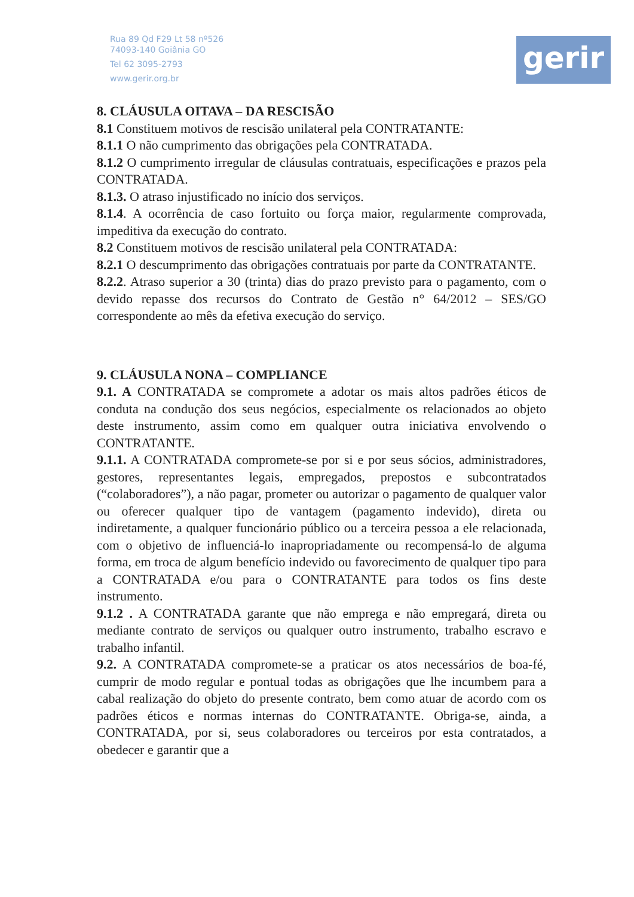Rua 89 Qd F29 Lt 58 nº526
74093-140 Goiânia GO
Tel 62 3095-2793
www.gerir.org.br
gerir
8. CLÁUSULA OITAVA – DA RESCISÃO
8.1 Constituem motivos de rescisão unilateral pela CONTRATANTE:
8.1.1 O não cumprimento das obrigações pela CONTRATADA.
8.1.2 O cumprimento irregular de cláusulas contratuais, especificações e prazos pela CONTRATADA.
8.1.3. O atraso injustificado no início dos serviços.
8.1.4. A ocorrência de caso fortuito ou força maior, regularmente comprovada, impeditiva da execução do contrato.
8.2 Constituem motivos de rescisão unilateral pela CONTRATADA:
8.2.1 O descumprimento das obrigações contratuais por parte da CONTRATANTE.
8.2.2. Atraso superior a 30 (trinta) dias do prazo previsto para o pagamento, com o devido repasse dos recursos do Contrato de Gestão n° 64/2012 – SES/GO correspondente ao mês da efetiva execução do serviço.
9. CLÁUSULA NONA – COMPLIANCE
9.1. A CONTRATADA se compromete a adotar os mais altos padrões éticos de conduta na condução dos seus negócios, especialmente os relacionados ao objeto deste instrumento, assim como em qualquer outra iniciativa envolvendo o CONTRATANTE.
9.1.1. A CONTRATADA compromete-se por si e por seus sócios, administradores, gestores, representantes legais, empregados, prepostos e subcontratados (“colaboradores”), a não pagar, prometer ou autorizar o pagamento de qualquer valor ou oferecer qualquer tipo de vantagem (pagamento indevido), direta ou indiretamente, a qualquer funcionário público ou a terceira pessoa a ele relacionada, com o objetivo de influenciá-lo inapropriadamente ou recompensá-lo de alguma forma, em troca de algum benefício indevido ou favorecimento de qualquer tipo para a CONTRATADA e/ou para o CONTRATANTE para todos os fins deste instrumento.
9.1.2 . A CONTRATADA garante que não emprega e não empregará, direta ou mediante contrato de serviços ou qualquer outro instrumento, trabalho escravo e trabalho infantil.
9.2. A CONTRATADA compromete-se a praticar os atos necessários de boa-fé, cumprir de modo regular e pontual todas as obrigações que lhe incumbem para a cabal realização do objeto do presente contrato, bem como atuar de acordo com os padrões éticos e normas internas do CONTRATANTE. Obriga-se, ainda, a CONTRATADA, por si, seus colaboradores ou terceiros por esta contratados, a obedecer e garantir que a